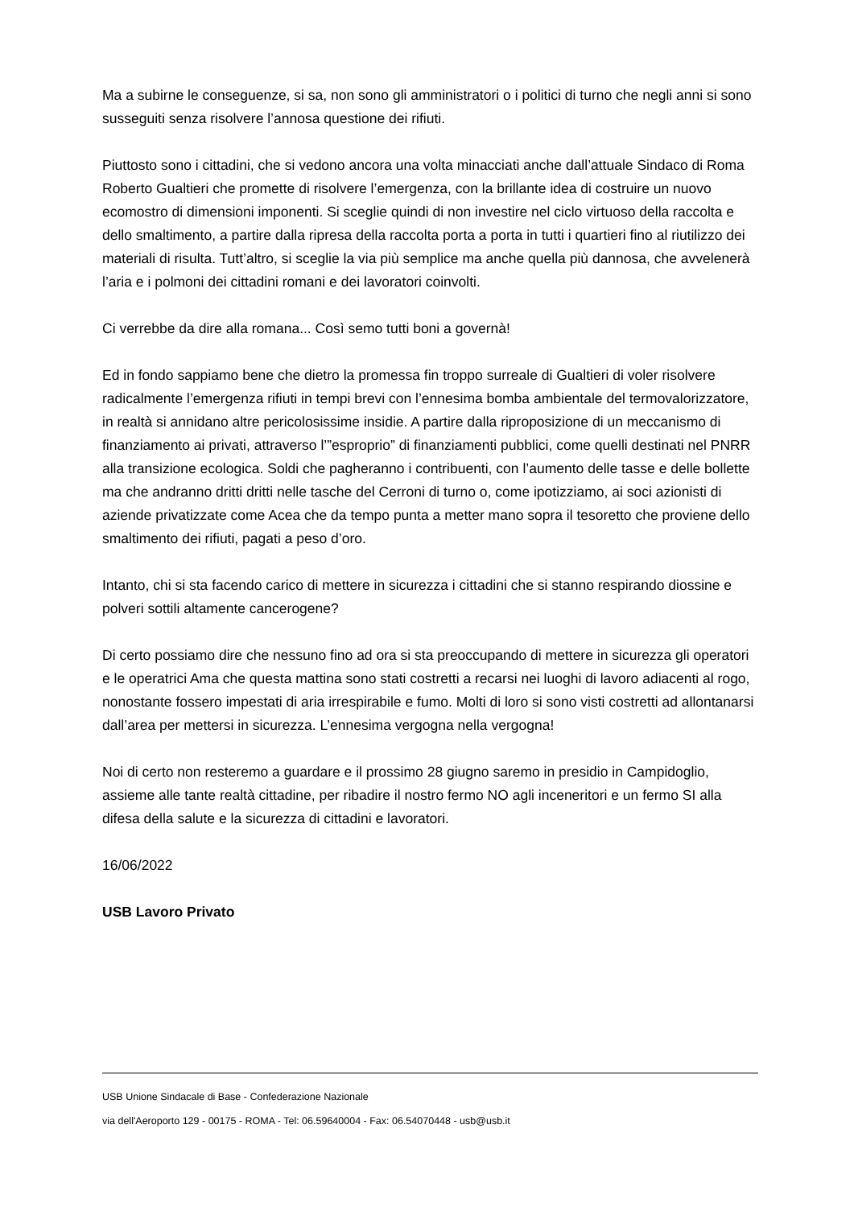Ma a subirne le conseguenze, si sa, non sono gli amministratori o i politici di turno che negli anni si sono susseguiti senza risolvere l’annosa questione dei rifiuti.
Piuttosto sono i cittadini, che si vedono ancora una volta minacciati anche dall’attuale Sindaco di Roma Roberto Gualtieri che promette di risolvere l’emergenza, con la brillante idea di costruire un nuovo ecomostro di dimensioni imponenti. Si sceglie quindi di non investire nel ciclo virtuoso della raccolta e dello smaltimento, a partire dalla ripresa della raccolta porta a porta in tutti i quartieri fino al riutilizzo dei materiali di risulta. Tutt’altro, si sceglie la via più semplice ma anche quella più dannosa, che avvelenerà l’aria e i polmoni dei cittadini romani e dei lavoratori coinvolti.
Ci verrebbe da dire alla romana... Così semo tutti boni a governà!
Ed in fondo sappiamo bene che dietro la promessa fin troppo surreale di Gualtieri di voler risolvere radicalmente l’emergenza rifiuti in tempi brevi con l’ennesima bomba ambientale del termovalorizzatore, in realtà si annidano altre pericolosissime insidie. A partire dalla riproposizione di un meccanismo di finanziamento ai privati, attraverso l’”esproprio” di finanziamenti pubblici, come quelli destinati nel PNRR alla transizione ecologica. Soldi che pagheranno i contribuenti, con l’aumento delle tasse e delle bollette ma che andranno dritti dritti nelle tasche del Cerroni di turno o, come ipotizziamo, ai soci azionisti di aziende privatizzate come Acea che da tempo punta a metter mano sopra il tesoretto che proviene dello smaltimento dei rifiuti, pagati a peso d’oro.
Intanto, chi si sta facendo carico di mettere in sicurezza i cittadini che si stanno respirando diossine e polveri sottili altamente cancerogene?
Di certo possiamo dire che nessuno fino ad ora si sta preoccupando di mettere in sicurezza gli operatori e le operatrici Ama che questa mattina sono stati costretti a recarsi nei luoghi di lavoro adiacenti al rogo, nonostante fossero impestati di aria irrespirabile e fumo. Molti di loro si sono visti costretti ad allontanarsi dall’area per mettersi in sicurezza. L’ennesima vergogna nella vergogna!
Noi di certo non resteremo a guardare e il prossimo 28 giugno saremo in presidio in Campidoglio, assieme alle tante realtà cittadine, per ribadire il nostro fermo NO agli inceneritori e un fermo SI alla difesa della salute e la sicurezza di cittadini e lavoratori.
16/06/2022
USB Lavoro Privato
USB Unione Sindacale di Base - Confederazione Nazionale
via dell'Aeroporto 129 - 00175 - ROMA - Tel: 06.59640004 - Fax: 06.54070448 - usb@usb.it